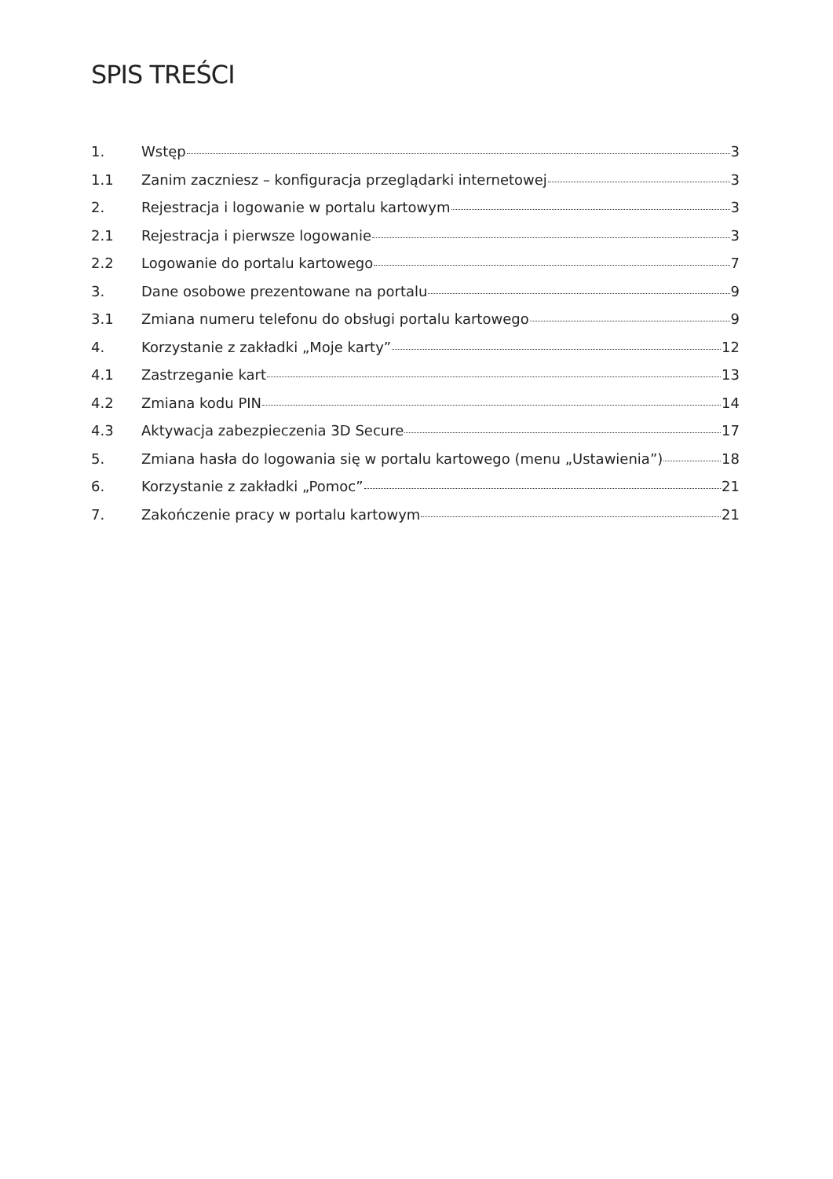SPIS TREŚCI
1. Wstęp 3
1.1 Zanim zaczniesz – konfiguracja przeglądarki internetowej 3
2. Rejestracja i logowanie w portalu kartowym 3
2.1 Rejestracja i pierwsze logowanie 3
2.2 Logowanie do portalu kartowego 7
3. Dane osobowe prezentowane na portalu 9
3.1 Zmiana numeru telefonu do obsługi portalu kartowego 9
4. Korzystanie z zakładki „Moje karty” 12
4.1 Zastrzeganie kart 13
4.2 Zmiana kodu PIN 14
4.3 Aktywacja zabezpieczenia 3D Secure 17
5. Zmiana hasła do logowania się w portalu kartowego (menu „Ustawienia”) 18
6. Korzystanie z zakładki „Pomoc” 21
7. Zakończenie pracy w portalu kartowym 21